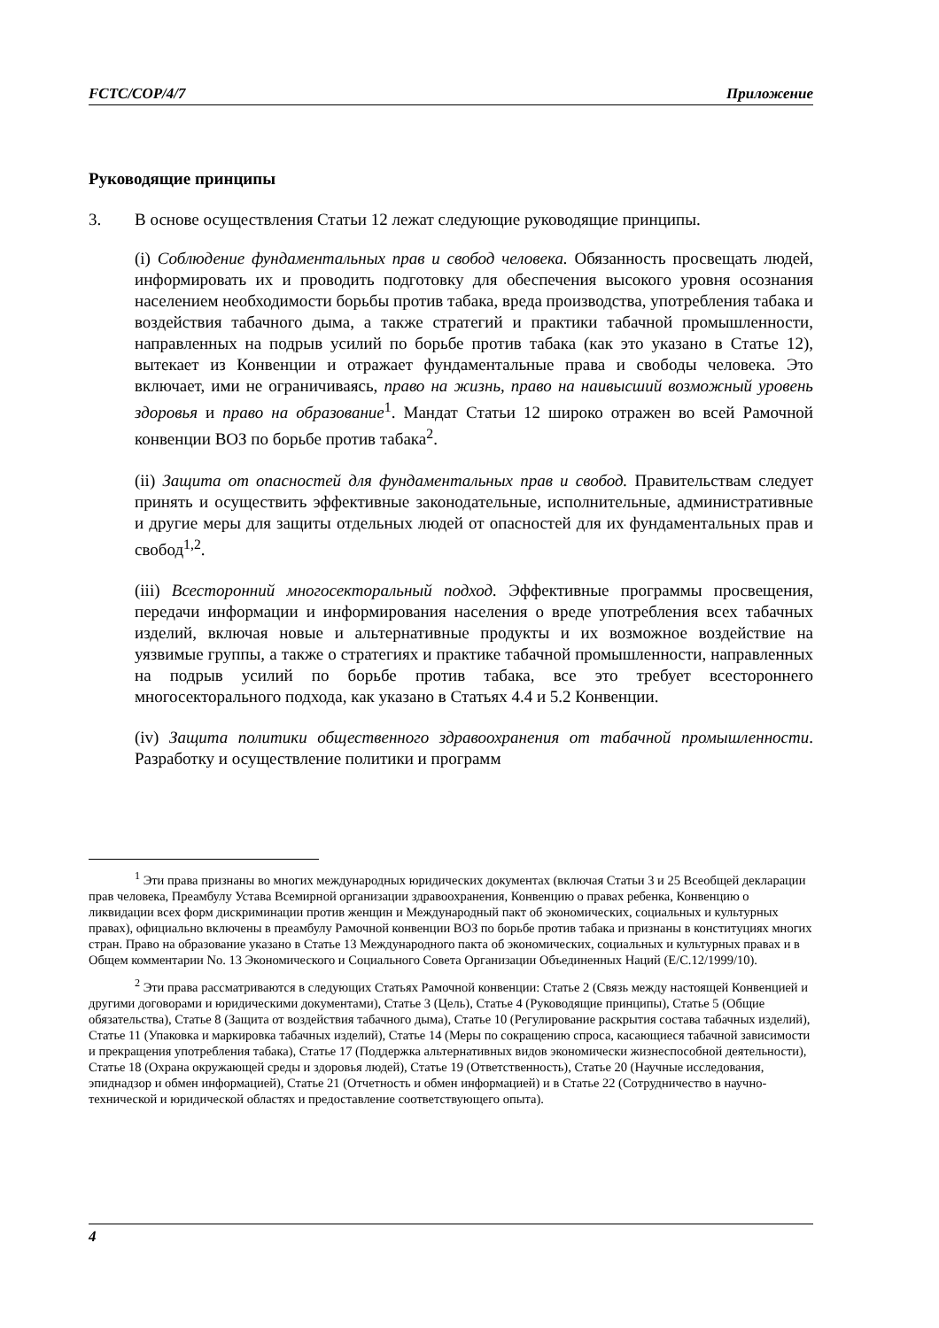FCTC/COP/4/7 Приложение
Руководящие принципы
3. В основе осуществления Статьи 12 лежат следующие руководящие принципы.
(i) Соблюдение фундаментальных прав и свобод человека. Обязанность просвещать людей, информировать их и проводить подготовку для обеспечения высокого уровня осознания населением необходимости борьбы против табака, вреда производства, употребления табака и воздействия табачного дыма, а также стратегий и практики табачной промышленности, направленных на подрыв усилий по борьбе против табака (как это указано в Статье 12), вытекает из Конвенции и отражает фундаментальные права и свободы человека. Это включает, ими не ограничиваясь, право на жизнь, право на наивысший возможный уровень здоровья и право на образование<sup>1</sup>. Мандат Статьи 12 широко отражен во всей Рамочной конвенции ВОЗ по борьбе против табака<sup>2</sup>.
(ii) Защита от опасностей для фундаментальных прав и свобод. Правительствам следует принять и осуществить эффективные законодательные, исполнительные, административные и другие меры для защиты отдельных людей от опасностей для их фундаментальных прав и свобод<sup>1,2</sup>.
(iii) Всесторонний многосекторальный подход. Эффективные программы просвещения, передачи информации и информирования населения о вреде употребления всех табачных изделий, включая новые и альтернативные продукты и их возможное воздействие на уязвимые группы, а также о стратегиях и практике табачной промышленности, направленных на подрыв усилий по борьбе против табака, все это требует всестороннего многосекторального подхода, как указано в Статьях 4.4 и 5.2 Конвенции.
(iv) Защита политики общественного здравоохранения от табачной промышленности. Разработку и осуществление политики и программ
<sup>1</sup> Эти права признаны во многих международных юридических документах (включая Статьи 3 и 25 Всеобщей декларации прав человека, Преамбулу Устава Всемирной организации здравоохранения, Конвенцию о правах ребенка, Конвенцию о ликвидации всех форм дискриминации против женщин и Международный пакт об экономических, социальных и культурных правах), официально включены в преамбулу Рамочной конвенции ВОЗ по борьбе против табака и признаны в конституциях многих стран. Право на образование указано в Статье 13 Международного пакта об экономических, социальных и культурных правах и в Общем комментарии No. 13 Экономического и Социального Совета Организации Объединенных Наций (E/C.12/1999/10).
<sup>2</sup> Эти права рассматриваются в следующих Статьях Рамочной конвенции: Статье 2 (Связь между настоящей Конвенцией и другими договорами и юридическими документами), Статье 3 (Цель), Статье 4 (Руководящие принципы), Статье 5 (Общие обязательства), Статье 8 (Защита от воздействия табачного дыма), Статье 10 (Регулирование раскрытия состава табачных изделий), Статье 11 (Упаковка и маркировка табачных изделий), Статье 14 (Меры по сокращению спроса, касающиеся табачной зависимости и прекращения употребления табака), Статье 17 (Поддержка альтернативных видов экономически жизнеспособной деятельности), Статье 18 (Охрана окружающей среды и здоровья людей), Статье 19 (Ответственность), Статье 20 (Научные исследования, эпиднадзор и обмен информацией), Статье 21 (Отчетность и обмен информацией) и в Статье 22 (Сотрудничество в научно-технической и юридической областях и предоставление соответствующего опыта).
4